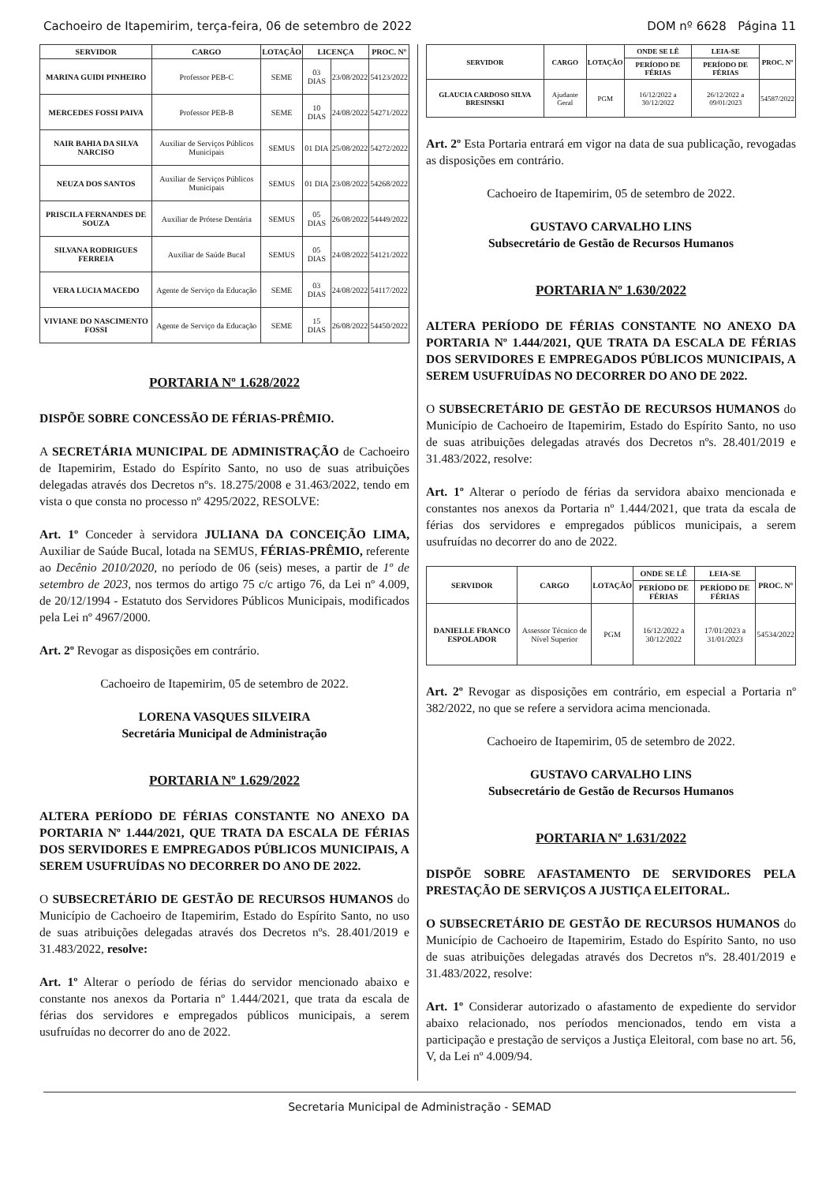Cachoeiro de Itapemirim, terça-feira, 06 de setembro de 2022 DOM nº 6628 Página 11
| SERVIDOR | CARGO | LOTAÇÃO | LICENÇA | | PROC. Nº |
| --- | --- | --- | --- | --- | --- |
| MARINA GUIDI PINHEIRO | Professor PEB-C | SEME | 03 DIAS | 23/08/2022 | 54123/2022 |
| MERCEDES FOSSI PAIVA | Professor PEB-B | SEME | 10 DIAS | 24/08/2022 | 54271/2022 |
| NAIR BAHIA DA SILVA NARCISO | Auxiliar de Serviços Públicos Municipais | SEMUS | 01 DIA | 25/08/2022 | 54272/2022 |
| NEUZA DOS SANTOS | Auxiliar de Serviços Públicos Municipais | SEMUS | 01 DIA | 23/08/2022 | 54268/2022 |
| PRISCILA FERNANDES DE SOUZA | Auxiliar de Prótese Dentária | SEMUS | 05 DIAS | 26/08/2022 | 54449/2022 |
| SILVANA RODRIGUES FERREIA | Auxiliar de Saúde Bucal | SEMUS | 05 DIAS | 24/08/2022 | 54121/2022 |
| VERA LUCIA MACEDO | Agente de Serviço da Educação | SEME | 03 DIAS | 24/08/2022 | 54117/2022 |
| VIVIANE DO NASCIMENTO FOSSI | Agente de Serviço da Educação | SEME | 15 DIAS | 26/08/2022 | 54450/2022 |
PORTARIA Nº 1.628/2022
DISPÕE SOBRE CONCESSÃO DE FÉRIAS-PRÊMIO.
A SECRETÁRIA MUNICIPAL DE ADMINISTRAÇÃO de Cachoeiro de Itapemirim, Estado do Espírito Santo, no uso de suas atribuições delegadas através dos Decretos nºs. 18.275/2008 e 31.463/2022, tendo em vista o que consta no processo nº 4295/2022, RESOLVE:
Art. 1º Conceder à servidora JULIANA DA CONCEIÇÃO LIMA, Auxiliar de Saúde Bucal, lotada na SEMUS, FÉRIAS-PRÊMIO, referente ao Decênio 2010/2020, no período de 06 (seis) meses, a partir de 1º de setembro de 2023, nos termos do artigo 75 c/c artigo 76, da Lei nº 4.009, de 20/12/1994 - Estatuto dos Servidores Públicos Municipais, modificados pela Lei nº 4967/2000.
Art. 2º Revogar as disposições em contrário.
Cachoeiro de Itapemirim, 05 de setembro de 2022.
LORENA VASQUES SILVEIRA
Secretária Municipal de Administração
PORTARIA Nº 1.629/2022
ALTERA PERÍODO DE FÉRIAS CONSTANTE NO ANEXO DA PORTARIA Nº 1.444/2021, QUE TRATA DA ESCALA DE FÉRIAS DOS SERVIDORES E EMPREGADOS PÚBLICOS MUNICIPAIS, A SEREM USUFRUÍDAS NO DECORRER DO ANO DE 2022.
O SUBSECRETÁRIO DE GESTÃO DE RECURSOS HUMANOS do Município de Cachoeiro de Itapemirim, Estado do Espírito Santo, no uso de suas atribuições delegadas através dos Decretos nºs. 28.401/2019 e 31.483/2022, resolve:
Art. 1º Alterar o período de férias do servidor mencionado abaixo e constante nos anexos da Portaria nº 1.444/2021, que trata da escala de férias dos servidores e empregados públicos municipais, a serem usufruídas no decorrer do ano de 2022.
| SERVIDOR | CARGO | LOTAÇÃO | ONDE SE LÊ | LEIA-SE | PROC. Nº |
| --- | --- | --- | --- | --- | --- |
| | | | PERÍODO DE FÉRIAS | PERÍODO DE FÉRIAS | |
| GLAUCIA CARDOSO SILVA BRESINSKI | Ajudante Geral | PGM | 16/12/2022 a 30/12/2022 | 26/12/2022 a 09/01/2023 | 54587/2022 |
Art. 2º Esta Portaria entrará em vigor na data de sua publicação, revogadas as disposições em contrário.
Cachoeiro de Itapemirim, 05 de setembro de 2022.
GUSTAVO CARVALHO LINS
Subsecretário de Gestão de Recursos Humanos
PORTARIA Nº 1.630/2022
ALTERA PERÍODO DE FÉRIAS CONSTANTE NO ANEXO DA PORTARIA Nº 1.444/2021, QUE TRATA DA ESCALA DE FÉRIAS DOS SERVIDORES E EMPREGADOS PÚBLICOS MUNICIPAIS, A SEREM USUFRUÍDAS NO DECORRER DO ANO DE 2022.
O SUBSECRETÁRIO DE GESTÃO DE RECURSOS HUMANOS do Município de Cachoeiro de Itapemirim, Estado do Espírito Santo, no uso de suas atribuições delegadas através dos Decretos nºs. 28.401/2019 e 31.483/2022, resolve:
Art. 1º Alterar o período de férias da servidora abaixo mencionada e constantes nos anexos da Portaria nº 1.444/2021, que trata da escala de férias dos servidores e empregados públicos municipais, a serem usufruídas no decorrer do ano de 2022.
| SERVIDOR | CARGO | LOTAÇÃO | ONDE SE LÊ | LEIA-SE | PROC. Nº |
| --- | --- | --- | --- | --- | --- |
| | | | PERÍODO DE FÉRIAS | PERÍODO DE FÉRIAS | |
| DANIELLE FRANCO ESPOLADOR | Assessor Técnico de Nível Superior | PGM | 16/12/2022 a 30/12/2022 | 17/01/2023 a 31/01/2023 | 54534/2022 |
Art. 2º Revogar as disposições em contrário, em especial a Portaria nº 382/2022, no que se refere a servidora acima mencionada.
Cachoeiro de Itapemirim, 05 de setembro de 2022.
GUSTAVO CARVALHO LINS
Subsecretário de Gestão de Recursos Humanos
PORTARIA Nº 1.631/2022
DISPÕE SOBRE AFASTAMENTO DE SERVIDORES PELA PRESTAÇÃO DE SERVIÇOS A JUSTIÇA ELEITORAL.
O SUBSECRETÁRIO DE GESTÃO DE RECURSOS HUMANOS do Município de Cachoeiro de Itapemirim, Estado do Espírito Santo, no uso de suas atribuições delegadas através dos Decretos nºs. 28.401/2019 e 31.483/2022, resolve:
Art. 1º Considerar autorizado o afastamento de expediente do servidor abaixo relacionado, nos períodos mencionados, tendo em vista a participação e prestação de serviços a Justiça Eleitoral, com base no art. 56, V, da Lei nº 4.009/94.
Secretaria Municipal de Administração - SEMAD